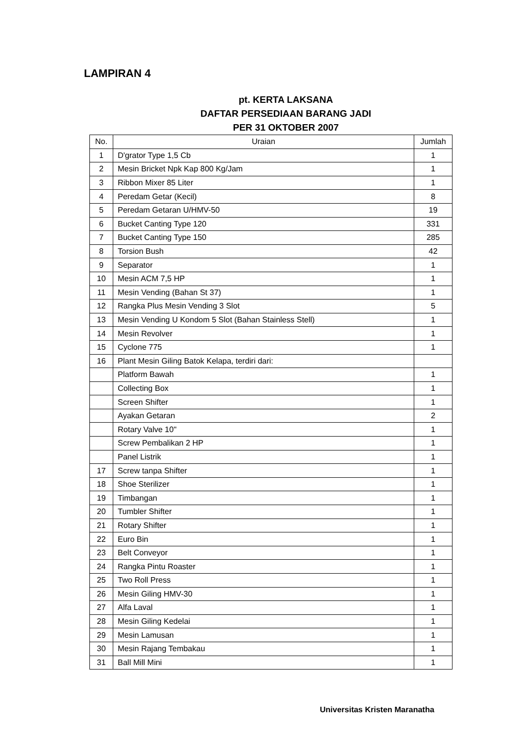LAMPIRAN 4
pt. KERTA LAKSANA
DAFTAR PERSEDIAAN BARANG JADI
PER 31 OKTOBER 2007
| No. | Uraian | Jumlah |
| --- | --- | --- |
| 1 | D'grator Type 1,5 Cb | 1 |
| 2 | Mesin Bricket Npk Kap 800 Kg/Jam | 1 |
| 3 | Ribbon Mixer 85 Liter | 1 |
| 4 | Peredam Getar (Kecil) | 8 |
| 5 | Peredam Getaran U/HMV-50 | 19 |
| 6 | Bucket Canting Type 120 | 331 |
| 7 | Bucket Canting Type 150 | 285 |
| 8 | Torsion Bush | 42 |
| 9 | Separator | 1 |
| 10 | Mesin ACM 7,5 HP | 1 |
| 11 | Mesin Vending (Bahan St 37) | 1 |
| 12 | Rangka Plus Mesin Vending 3 Slot | 5 |
| 13 | Mesin Vending U Kondom 5 Slot (Bahan Stainless Stell) | 1 |
| 14 | Mesin Revolver | 1 |
| 15 | Cyclone 775 | 1 |
| 16 | Plant Mesin Giling Batok Kelapa, terdiri dari: | |
| | Platform Bawah | 1 |
| | Collecting Box | 1 |
| | Screen Shifter | 1 |
| | Ayakan Getaran | 2 |
| | Rotary Valve 10" | 1 |
| | Screw Pembalikan 2 HP | 1 |
| | Panel Listrik | 1 |
| 17 | Screw tanpa Shifter | 1 |
| 18 | Shoe Sterilizer | 1 |
| 19 | Timbangan | 1 |
| 20 | Tumbler Shifter | 1 |
| 21 | Rotary Shifter | 1 |
| 22 | Euro Bin | 1 |
| 23 | Belt Conveyor | 1 |
| 24 | Rangka Pintu Roaster | 1 |
| 25 | Two Roll Press | 1 |
| 26 | Mesin Giling HMV-30 | 1 |
| 27 | Alfa Laval | 1 |
| 28 | Mesin Giling Kedelai | 1 |
| 29 | Mesin Lamusan | 1 |
| 30 | Mesin Rajang Tembakau | 1 |
| 31 | Ball Mill Mini | 1 |
Universitas Kristen Maranatha